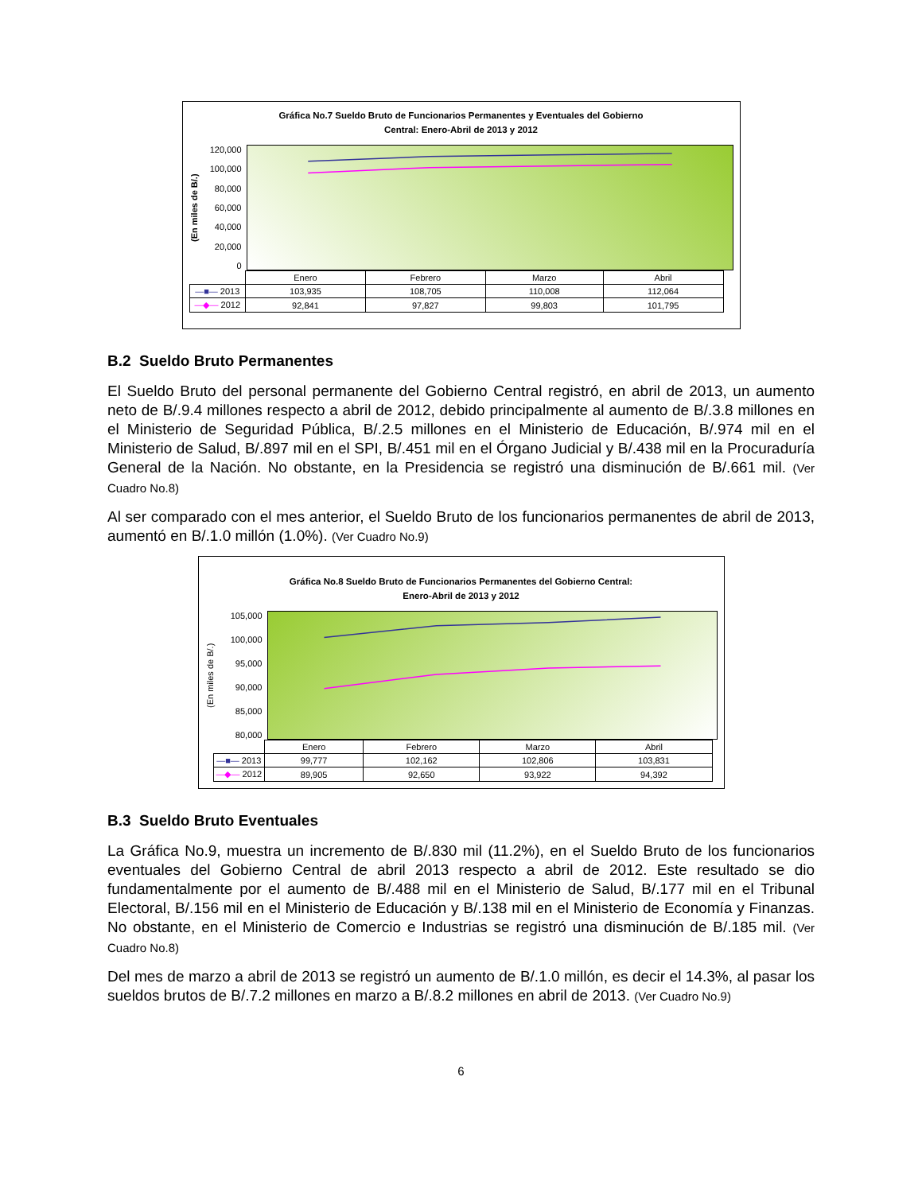Gráfica No.7 Sueldo Bruto de Funcionarios Permanentes y Eventuales del Gobierno
Central: Enero-Abril de 2013 y 2012
(En miles de B/.)
120,000
100,000
80,000
60,000
40,000
20,000
0
| | Enero | Febrero | Marzo | Abril |
| —■— 2013 | 103,935 | 108,705 | 110,008 | 112,064 |
| —◆— 2012 | 92,841 | 97,827 | 99,803 | 101,795 |
B.2 Sueldo Bruto Permanentes
El Sueldo Bruto del personal permanente del Gobierno Central registró, en abril de 2013, un aumento neto de B/.9.4 millones respecto a abril de 2012, debido principalmente al aumento de B/.3.8 millones en el Ministerio de Seguridad Pública, B/.2.5 millones en el Ministerio de Educación, B/.974 mil en el Ministerio de Salud, B/.897 mil en el SPI, B/.451 mil en el Órgano Judicial y B/.438 mil en la Procuraduría General de la Nación. No obstante, en la Presidencia se registró una disminución de B/.661 mil. (Ver Cuadro No.8)
Al ser comparado con el mes anterior, el Sueldo Bruto de los funcionarios permanentes de abril de 2013, aumentó en B/.1.0 millón (1.0%). (Ver Cuadro No.9)
Gráfica No.8 Sueldo Bruto de Funcionarios Permanentes del Gobierno Central:
Enero-Abril de 2013 y 2012
(En miles de B/.)
105,000
100,000
95,000
90,000
85,000
80,000
| | Enero | Febrero | Marzo | Abril |
| —■— 2013 | 99,777 | 102,162 | 102,806 | 103,831 |
| —◆— 2012 | 89,905 | 92,650 | 93,922 | 94,392 |
B.3 Sueldo Bruto Eventuales
La Gráfica No.9, muestra un incremento de B/.830 mil (11.2%), en el Sueldo Bruto de los funcionarios eventuales del Gobierno Central de abril 2013 respecto a abril de 2012. Este resultado se dio fundamentalmente por el aumento de B/.488 mil en el Ministerio de Salud, B/.177 mil en el Tribunal Electoral, B/.156 mil en el Ministerio de Educación y B/.138 mil en el Ministerio de Economía y Finanzas. No obstante, en el Ministerio de Comercio e Industrias se registró una disminución de B/.185 mil. (Ver Cuadro No.8)
Del mes de marzo a abril de 2013 se registró un aumento de B/.1.0 millón, es decir el 14.3%, al pasar los sueldos brutos de B/.7.2 millones en marzo a B/.8.2 millones en abril de 2013. (Ver Cuadro No.9)
6